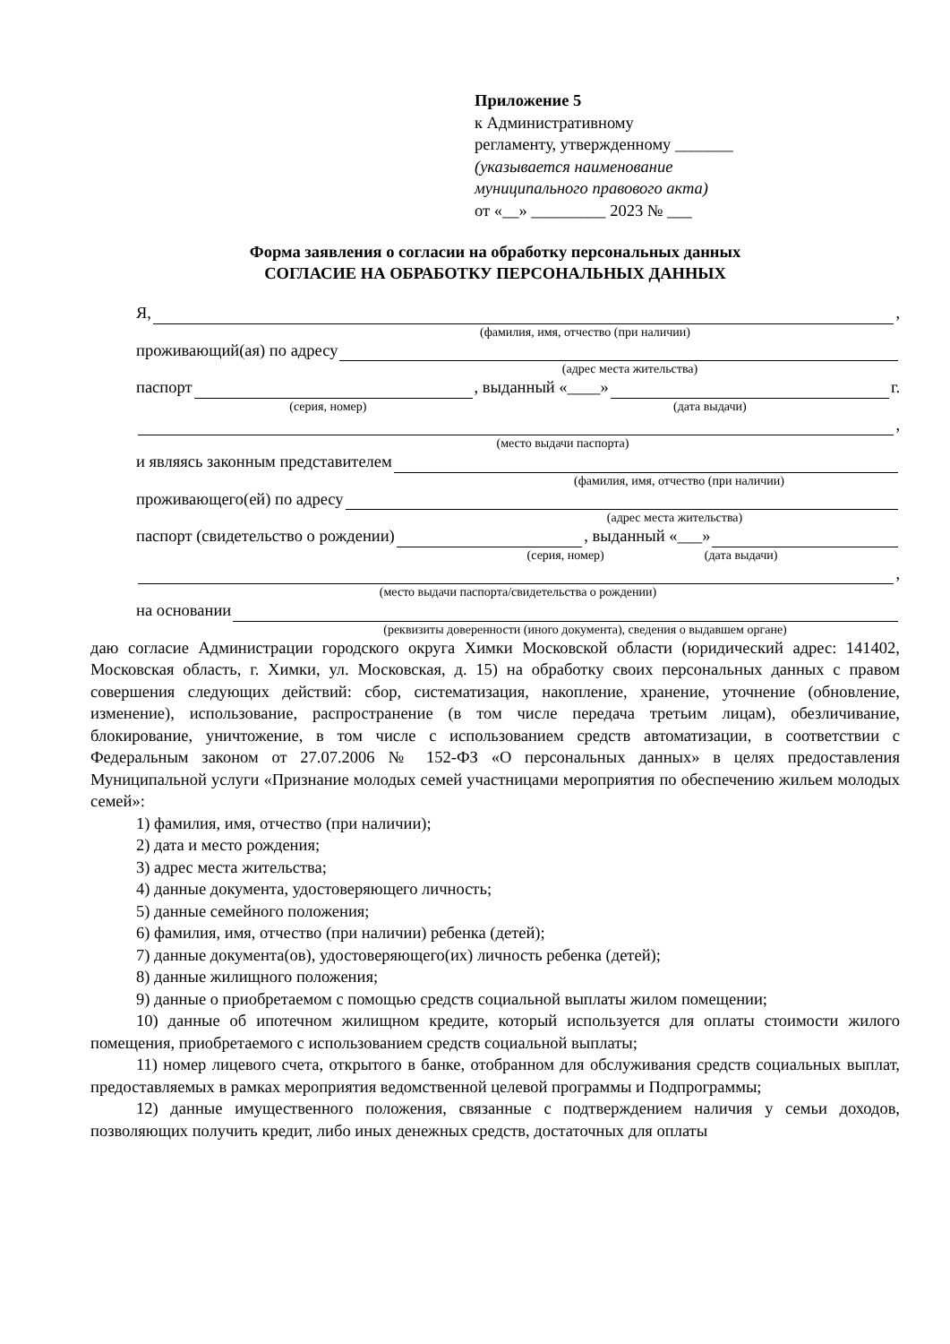Приложение 5
к Административному
регламенту, утвержденному _______
(указывается наименование
муниципального правового акта)
от «__» _________ 2023 № ___
Форма заявления о согласии на обработку персональных данных
СОГЛАСИЕ НА ОБРАБОТКУ ПЕРСОНАЛЬНЫХ ДАННЫХ
Я, ,
(фамилия, имя, отчество (при наличии)
проживающий(ая) по адресу
(адрес места жительства)
паспорт , выданный «____» г.
(серия, номер) (дата выдачи)
,
(место выдачи паспорта)
и являясь законным представителем
(фамилия, имя, отчество (при наличии)
проживающего(ей) по адресу
(адрес места жительства)
паспорт (свидетельство о рождении) , выданный «___»
(серия, номер) (дата выдачи)
,
(место выдачи паспорта/свидетельства о рождении)
на основании
(реквизиты доверенности (иного документа), сведения о выдавшем органе)
даю согласие Администрации городского округа Химки Московской области (юридический адрес: 141402, Московская область, г. Химки, ул. Московская, д. 15) на обработку своих персональных данных с правом совершения следующих действий: сбор, систематизация, накопление, хранение, уточнение (обновление, изменение), использование, распространение (в том числе передача третьим лицам), обезличивание, блокирование, уничтожение, в том числе с использованием средств автоматизации, в соответствии с Федеральным законом от 27.07.2006 № 152-ФЗ «О персональных данных» в целях предоставления Муниципальной услуги «Признание молодых семей участницами мероприятия по обеспечению жильем молодых семей»:
1) фамилия, имя, отчество (при наличии);
2) дата и место рождения;
3) адрес места жительства;
4) данные документа, удостоверяющего личность;
5) данные семейного положения;
6) фамилия, имя, отчество (при наличии) ребенка (детей);
7) данные документа(ов), удостоверяющего(их) личность ребенка (детей);
8) данные жилищного положения;
9) данные о приобретаемом с помощью средств социальной выплаты жилом помещении;
10) данные об ипотечном жилищном кредите, который используется для оплаты стоимости жилого помещения, приобретаемого с использованием средств социальной выплаты;
11) номер лицевого счета, открытого в банке, отобранном для обслуживания средств социальных выплат, предоставляемых в рамках мероприятия ведомственной целевой программы и Подпрограммы;
12) данные имущественного положения, связанные с подтверждением наличия у семьи доходов, позволяющих получить кредит, либо иных денежных средств, достаточных для оплаты